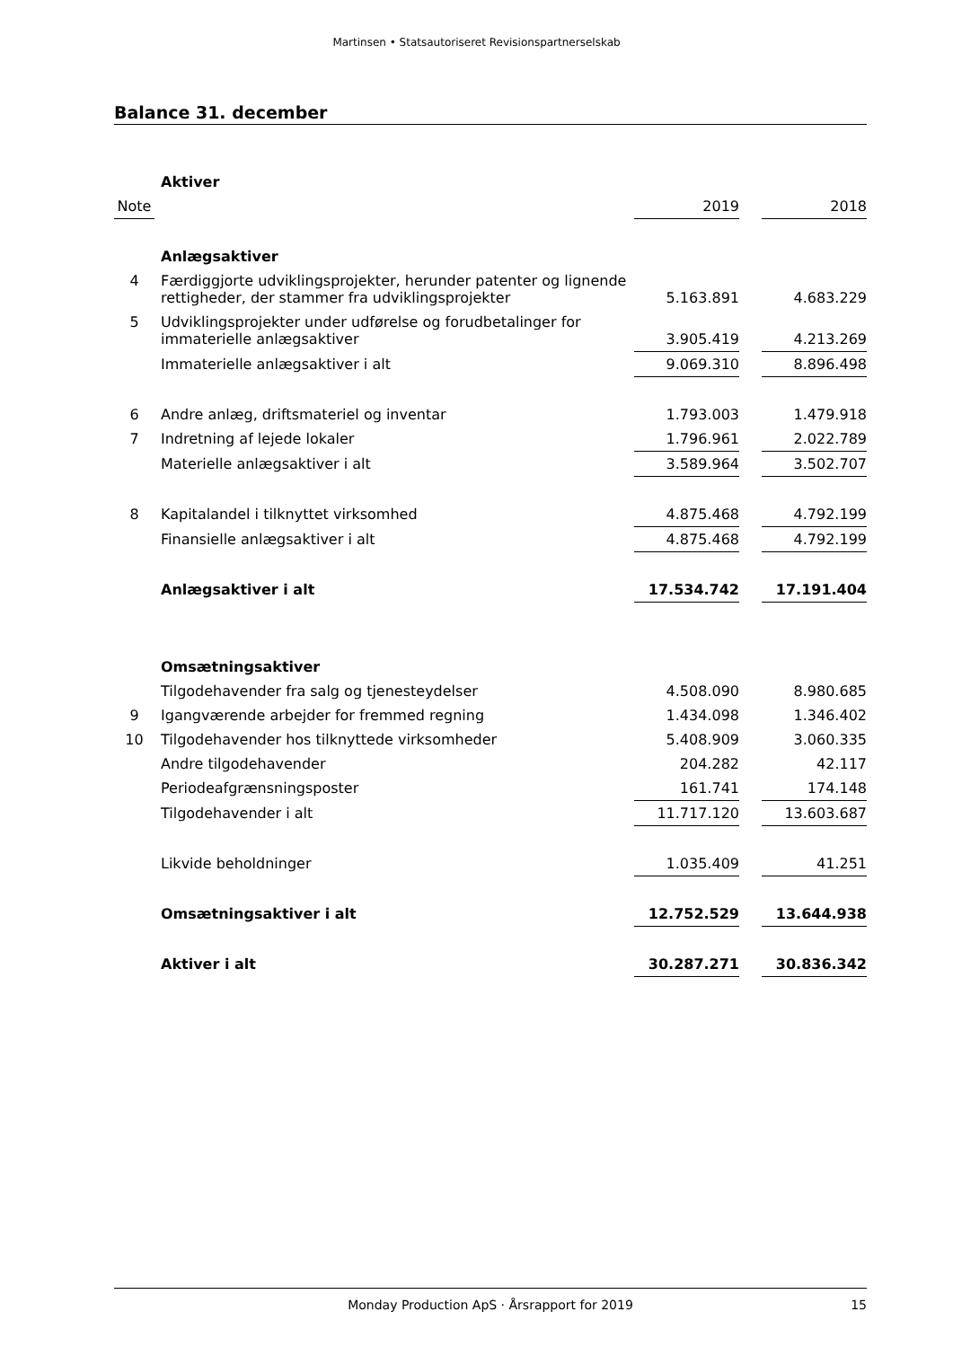Martinsen • Statsautoriseret Revisionspartnerselskab
Balance 31. december
| | Aktiver | | | |
| Note | | 2019 | | 2018 |
| | Anlægsaktiver | | | |
| 4 | Færdiggjorte udviklingsprojekter, herunder patenter og lignende rettigheder, der stammer fra udviklingsprojekter | 5.163.891 | | 4.683.229 |
| 5 | Udviklingsprojekter under udførelse og forudbetalinger for immaterielle anlægsaktiver | 3.905.419 | | 4.213.269 |
| | Immaterielle anlægsaktiver i alt | 9.069.310 | | 8.896.498 |
| 6 | Andre anlæg, driftsmateriel og inventar | 1.793.003 | | 1.479.918 |
| 7 | Indretning af lejede lokaler | 1.796.961 | | 2.022.789 |
| | Materielle anlægsaktiver i alt | 3.589.964 | | 3.502.707 |
| 8 | Kapitalandel i tilknyttet virksomhed | 4.875.468 | | 4.792.199 |
| | Finansielle anlægsaktiver i alt | 4.875.468 | | 4.792.199 |
| | Anlægsaktiver i alt | 17.534.742 | | 17.191.404 |
| | Omsætningsaktiver | | | |
| | Tilgodehavender fra salg og tjenesteydelser | 4.508.090 | | 8.980.685 |
| 9 | Igangværende arbejder for fremmed regning | 1.434.098 | | 1.346.402 |
| 10 | Tilgodehavender hos tilknyttede virksomheder | 5.408.909 | | 3.060.335 |
| | Andre tilgodehavender | 204.282 | | 42.117 |
| | Periodeafgrænsningsposter | 161.741 | | 174.148 |
| | Tilgodehavender i alt | 11.717.120 | | 13.603.687 |
| | Likvide beholdninger | 1.035.409 | | 41.251 |
| | Omsætningsaktiver i alt | 12.752.529 | | 13.644.938 |
| | Aktiver i alt | 30.287.271 | | 30.836.342 |
Monday Production ApS · Årsrapport for 2019 15